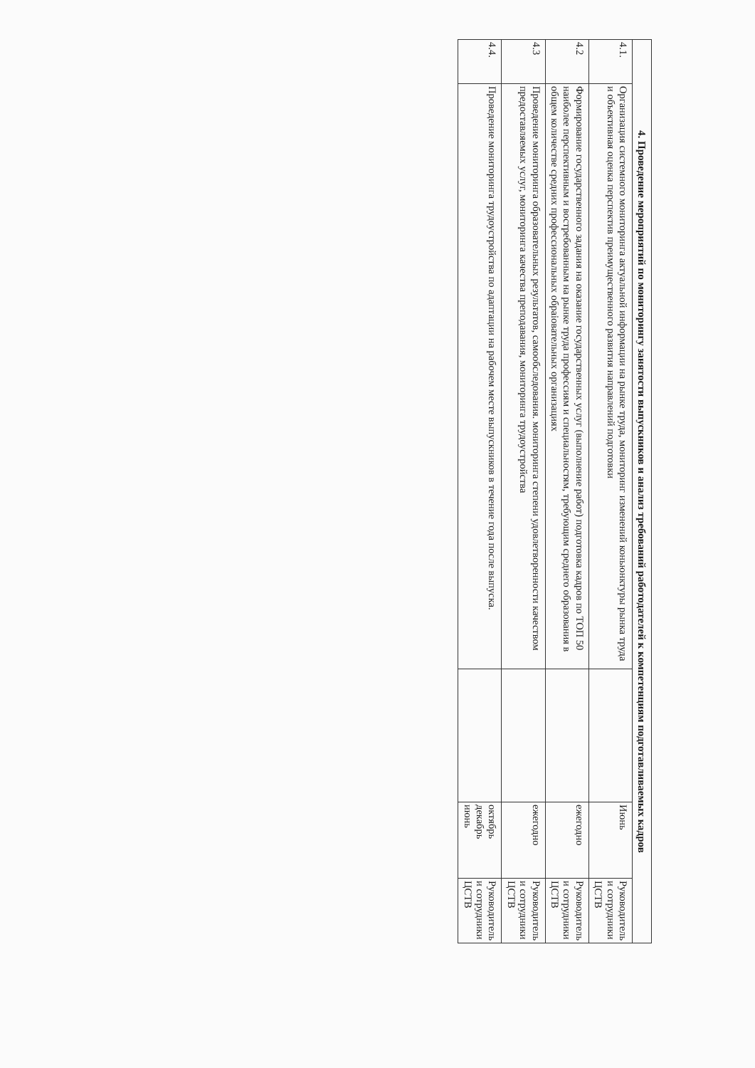| 4. Проведение мероприятий по мониторингу занятости выпускников и анализ требований работодателей к компетенциям подготавливаемых кадров | | | | |
| --- | --- | --- | --- | --- |
| 4.1. | Организация системного мониторинга актуальной информации на рынке труда, мониторинг изменений коньюнктуры рынка труда и объективная оценка перспектив преимущественного развития направлений подготовки | | Июнь | Руководитель и сотрудники ЦСТВ |
| 4.2 | Формирование государственного задания на оказание государственных услуг (выполнение работ) подготовка кадров по ТОП 50 наиболее перспективным и востребованным на рынке труда профессиям и специальностям, требующим среднего образования в общем количестве средних профессиональных обраіовательных организациях | | ежегодно | Руководитель и сотрудники ЦСТВ |
| 4.3 | Проведение мониторинга образовательных результатов, самообследования. мониторинга степени удовлетворенности качеством предоставляемых услуг, мониторинга качества преподавания, мониторинга трудоустройства | | ежегодно | Руководитель и сотрудники ЦСТВ |
| 4.4. | Проведение мониторинга трудоустройства по адаптации на рабочем месте выпускников в течение года после выпуска. | | октябрь декабрь июнь | Руководитель и сотрудники ЦСТВ |